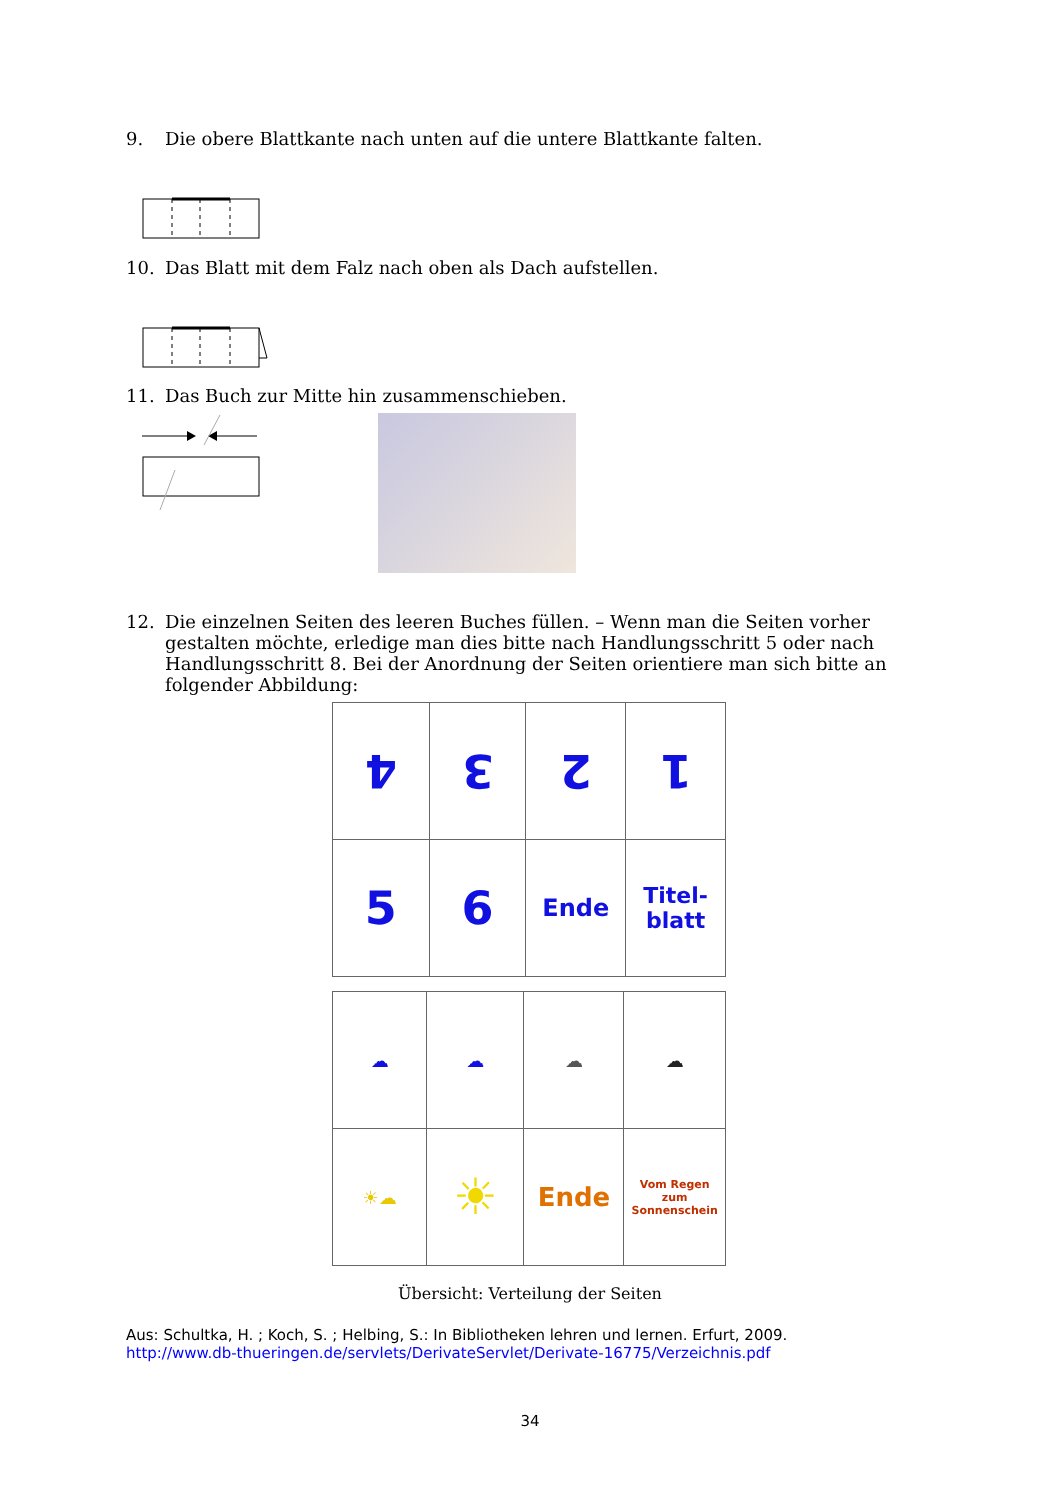9. Die obere Blattkante nach unten auf die untere Blattkante falten.
10. Das Blatt mit dem Falz nach oben als Dach aufstellen.
11. Das Buch zur Mitte hin zusammenschieben.
12. Die einzelnen Seiten des leeren Buches füllen. – Wenn man die Seiten vorher gestalten möchte, erledige man dies bitte nach Handlungsschritt 5 oder nach Handlungsschritt 8. Bei der Anordnung der Seiten orientiere man sich bitte an folgender Abbildung:
| 4 | 3 | 2 | 1 |
| 5 | 6 | Ende | Titel- blatt |
| ☁ | ☁ | ☁ | ☁ |
| ☀☁ | ☀ | Ende | Vom Regen zum Sonnenschein |
Übersicht: Verteilung der Seiten
Aus: Schultka, H. ; Koch, S. ; Helbing, S.: In Bibliotheken lehren und lernen. Erfurt, 2009.
http://www.db-thueringen.de/servlets/DerivateServlet/Derivate-16775/Verzeichnis.pdf
34